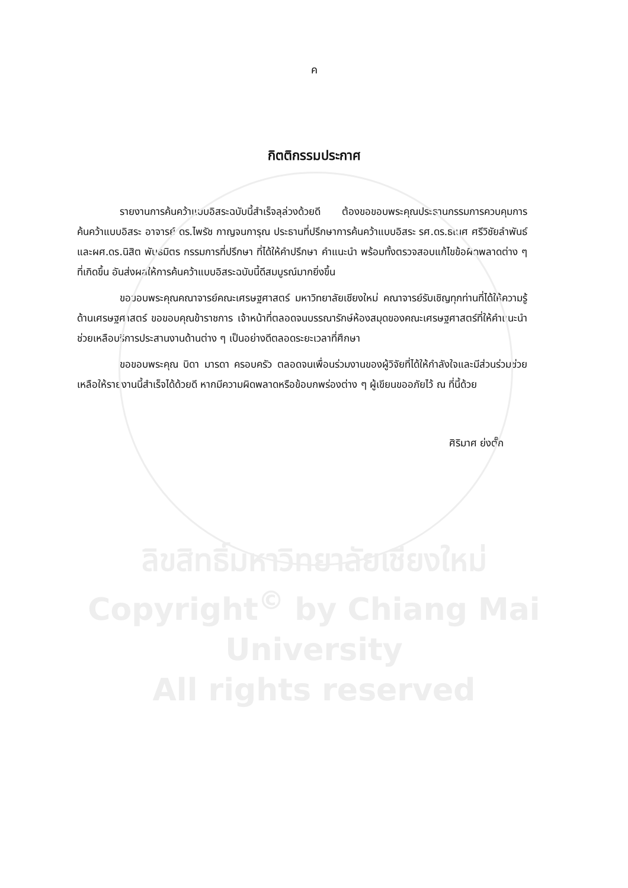ค
กิตติกรรมประกาศ
รายงานการค้นคว้าแบบอิสระฉบับนี้สำเร็จลุล่วงด้วยดี ต้องขอขอบพระคุณประธานกรรมการควบคุมการค้นคว้าแบบอิสระ อาจารย์ ดร.ไพรัช กาญจนการุณ ประธานที่ปรึกษาการค้นคว้าแบบอิสระ รศ.ดร.ธเนศ ศรีวิชัยลำพันธ์ และผศ.ดร.นิสิต พันธมิตร กรรมการที่ปรึกษา ที่ได้ให้คำปรึกษา คำแนะนำ พร้อมทั้งตรวจสอบแก้ไขข้อผิดพลาดต่าง ๆ ที่เกิดขึ้น อันส่งผลให้การค้นคว้าแบบอิสระฉบับนี้ดีสมบูรณ์มากยิ่งขึ้น
ขอขอบพระคุณคณาจารย์คณะเศรษฐศาสตร์ มหาวิทยาลัยเชียงใหม่ คณาจารย์รับเชิญทุกท่านที่ได้ให้ความรู้ด้านเศรษฐศาสตร์ ขอขอบคุณข้าราชการ เจ้าหน้าที่ตลอดจนบรรณารักษ์ห้องสมุดของคณะเศรษฐศาสตร์ที่ให้คำแนะนำช่วยเหลือบริการประสานงานด้านต่าง ๆ เป็นอย่างดีตลอดระยะเวลาที่ศึกษา
ขอขอบพระคุณ บิดา มารดา ครอบครัว ตลอดจนเพื่อนร่วมงานของผู้วิจัยที่ได้ให้กำลังใจและมีส่วนร่วมช่วยเหลือให้รายงานนี้สำเร็จได้ด้วยดี หากมีความผิดพลาดหรือข้อบกพร่องต่าง ๆ ผู้เขียนขออภัยไว้ ณ ที่นี้ด้วย
ศิริมาศ ย่งตั๊ก
ลิขสิทธิ์มหาวิทยาลัยเชียงใหม่
Copyright<sup>©</sup> by Chiang Mai University
All rights reserved